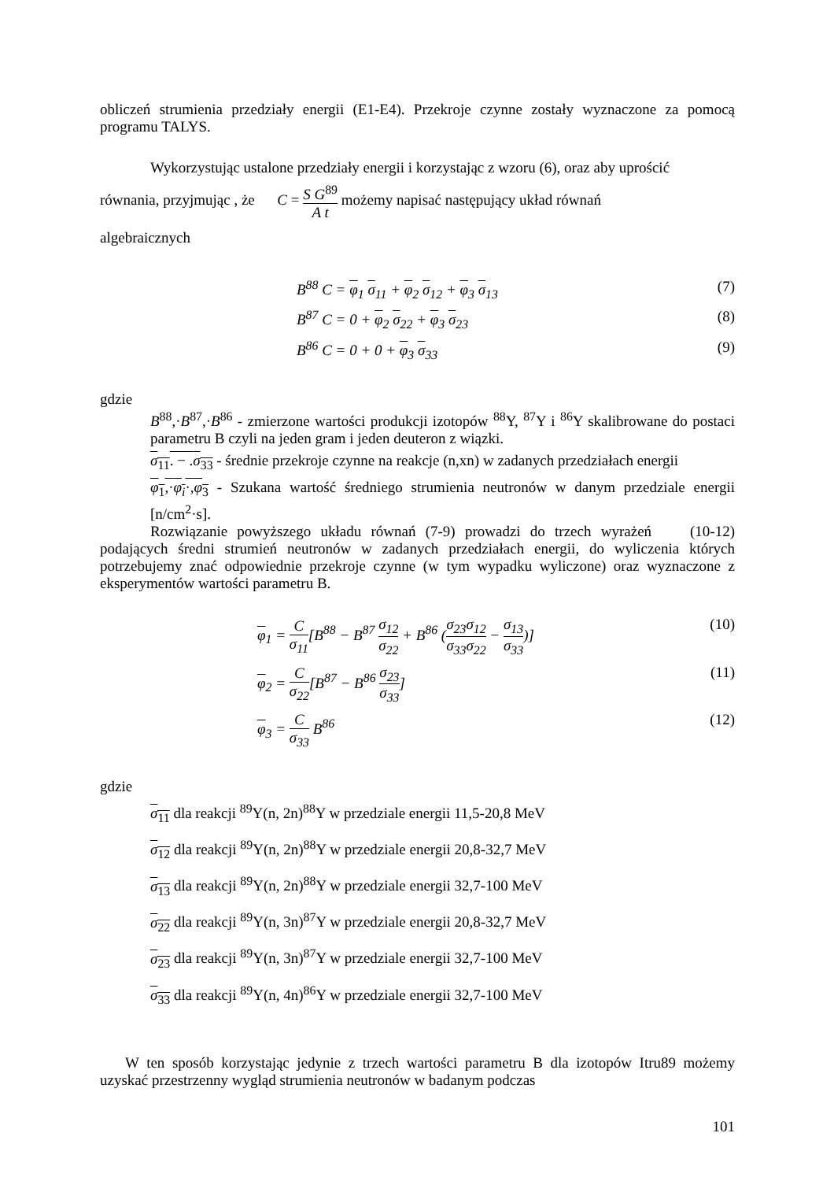obliczeń strumienia przedziały energii (E1-E4). Przekroje czynne zostały wyznaczone za pomocą programu TALYS.
Wykorzystując ustalone przedziały energii i korzystając z wzoru (6), oraz aby uprościć
równania, przyjmując , że C = S G<sup>89</sup> A t możemy napisać następujący układ równań
algebraicznych
B<sup>88</sup> C = φ<sub>1</sub> σ<sub>11</sub> + φ<sub>2</sub> σ<sub>12</sub> + φ<sub>3</sub> σ<sub>13</sub> (7)
B<sup>87</sup> C = 0 + φ<sub>2</sub> σ<sub>22</sub> + φ<sub>3</sub> σ<sub>23</sub> (8)
B<sup>86</sup> C = 0 + 0 + φ<sub>3</sub> σ<sub>33</sub> (9)
gdzie
B<sup>88</sup>,·B<sup>87</sup>,·B<sup>86</sup> - zmierzone wartości produkcji izotopów <sup>88</sup>Y, <sup>87</sup>Y i <sup>86</sup>Y skalibrowane do postaci parametru B czyli na jeden gram i jeden deuteron z wiązki.
σ<sub>11</sub>. − .σ<sub>33</sub> - średnie przekroje czynne na reakcje (n,xn) w zadanych przedziałach energii
φ<sub>1</sub>,·φ<sub>i</sub>·,φ<sub>3</sub> - Szukana wartość średniego strumienia neutronów w danym przedziale energii [n/cm<sup>2</sup>·s].
Rozwiązanie powyższego układu równań (7-9) prowadzi do trzech wyrażeń (10-12) podających średni strumień neutronów w zadanych przedziałach energii, do wyliczenia których potrzebujemy znać odpowiednie przekroje czynne (w tym wypadku wyliczone) oraz wyznaczone z eksperymentów wartości parametru B.
φ<sub>1</sub> = C σ<sub>11</sub>[B<sup>88</sup> − B<sup>87</sup> σ<sub>12</sub> σ<sub>22</sub> + B<sup>86</sup> (σ<sub>23</sub>σ<sub>12</sub> σ<sub>33</sub>σ<sub>22</sub> − σ<sub>13</sub> σ<sub>33</sub>)] (10)
φ<sub>2</sub> = C σ<sub>22</sub>[B<sup>87</sup> − B<sup>86</sup> σ<sub>23</sub> σ<sub>33</sub>] (11)
φ<sub>3</sub> = C σ<sub>33</sub> B<sup>86</sup> (12)
gdzie
σ<sub>11</sub> dla reakcji <sup>89</sup>Y(n, 2n)<sup>88</sup>Y w przedziale energii 11,5-20,8 MeV
σ<sub>12</sub> dla reakcji <sup>89</sup>Y(n, 2n)<sup>88</sup>Y w przedziale energii 20,8-32,7 MeV
σ<sub>13</sub> dla reakcji <sup>89</sup>Y(n, 2n)<sup>88</sup>Y w przedziale energii 32,7-100 MeV
σ<sub>22</sub> dla reakcji <sup>89</sup>Y(n, 3n)<sup>87</sup>Y w przedziale energii 20,8-32,7 MeV
σ<sub>23</sub> dla reakcji <sup>89</sup>Y(n, 3n)<sup>87</sup>Y w przedziale energii 32,7-100 MeV
σ<sub>33</sub> dla reakcji <sup>89</sup>Y(n, 4n)<sup>86</sup>Y w przedziale energii 32,7-100 MeV
W ten sposób korzystając jedynie z trzech wartości parametru B dla izotopów Itru89 możemy uzyskać przestrzenny wygląd strumienia neutronów w badanym podczas
101